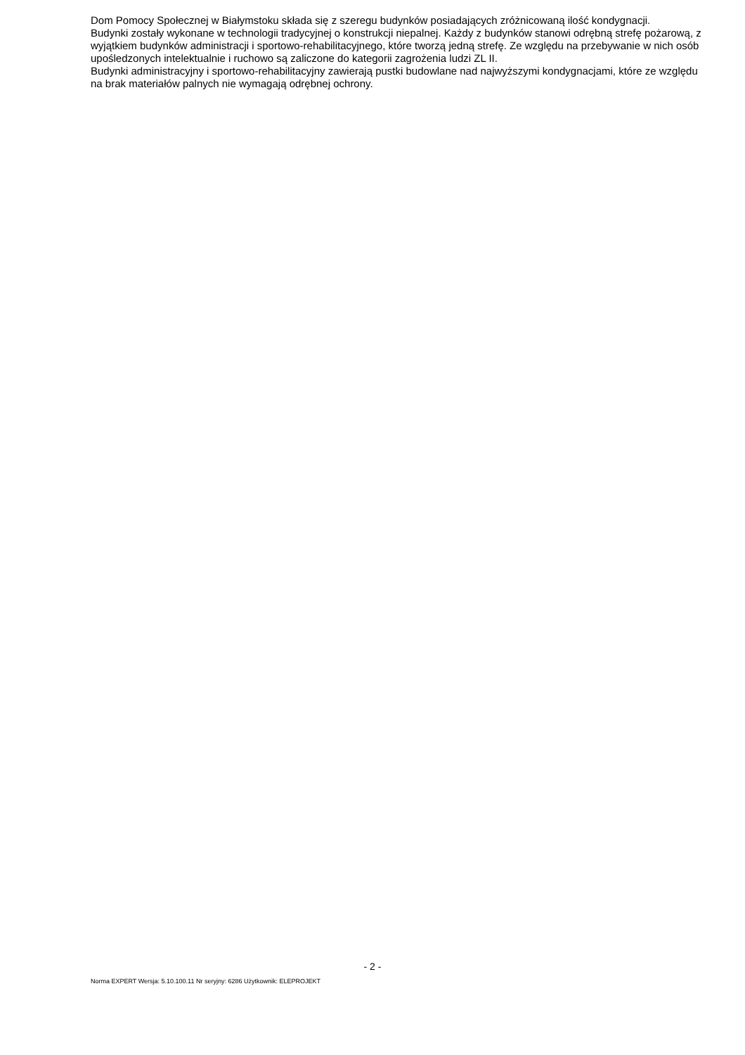Dom Pomocy Społecznej w Białymstoku składa się z szeregu budynków posiadających zróżnicowaną ilość kondygnacji.
Budynki zostały wykonane w technologii tradycyjnej o konstrukcji niepalnej. Każdy z budynków stanowi odrębną strefę pożarową, z wyjątkiem budynków administracji i sportowo-rehabilitacyjnego, które tworzą jedną strefę. Ze względu na przebywanie w nich osób upośledzonych intelektualnie i ruchowo są zaliczone do kategorii zagrożenia ludzi ZL II.
Budynki administracyjny i sportowo-rehabilitacyjny zawierają pustki budowlane nad najwyższymi kondygnacjami, które ze względu na brak materiałów palnych nie wymagają odrębnej ochrony.
- 2 -
Norma EXPERT Wersja: 5.10.100.11 Nr seryjny: 6286 Użytkownik: ELEPROJEKT